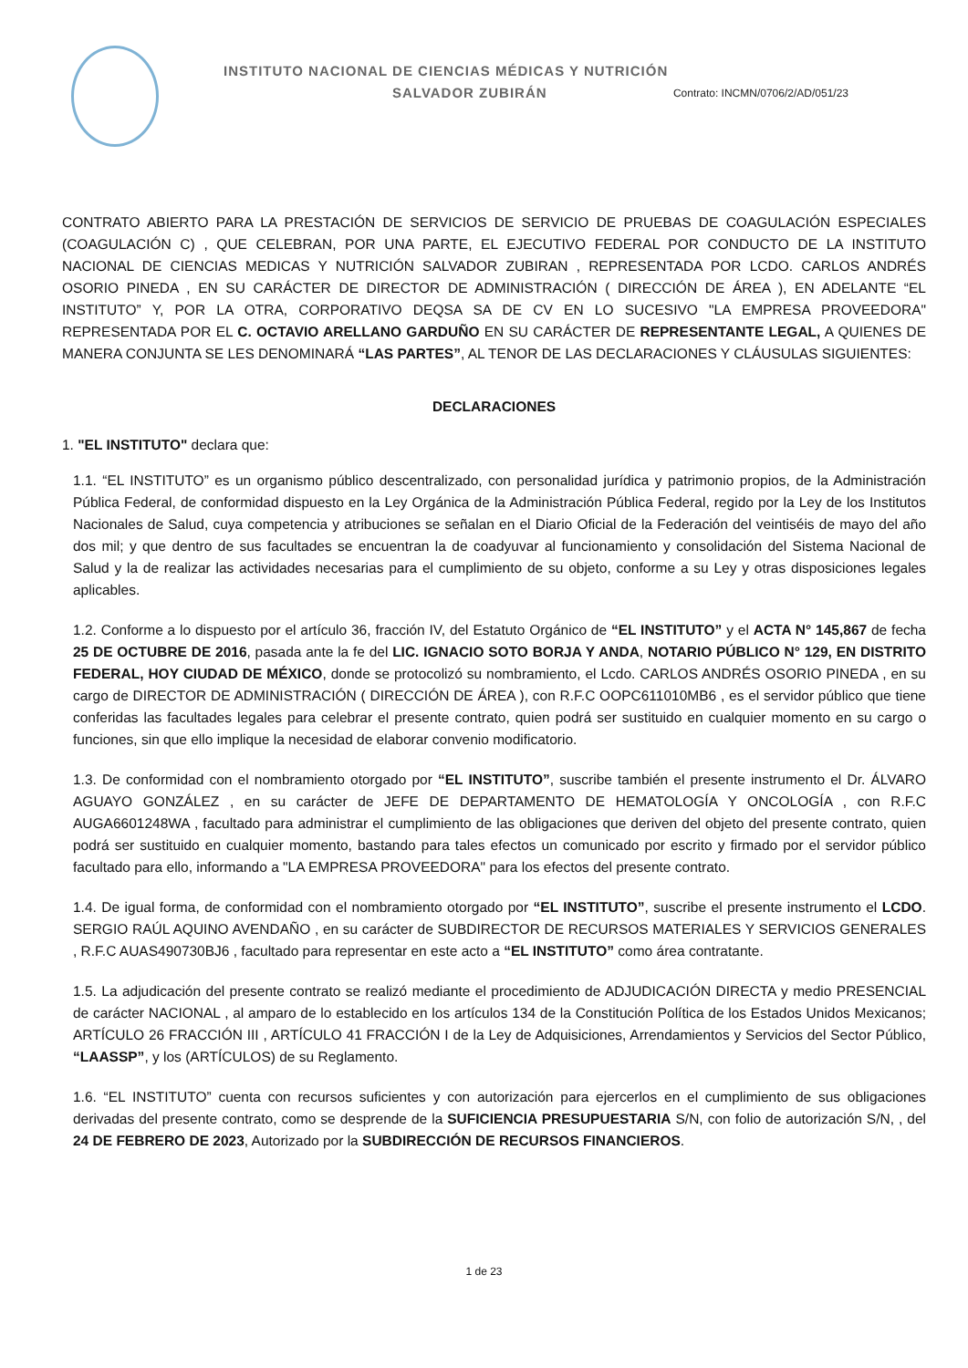INSTITUTO NACIONAL DE CIENCIAS MÉDICAS Y NUTRICIÓN
SALVADOR ZUBIRÁN Contrato: INCMN/0706/2/AD/051/23
CONTRATO ABIERTO PARA LA PRESTACIÓN DE SERVICIOS DE SERVICIO DE PRUEBAS DE COAGULACIÓN ESPECIALES (COAGULACIÓN C) , QUE CELEBRAN, POR UNA PARTE, EL EJECUTIVO FEDERAL POR CONDUCTO DE LA INSTITUTO NACIONAL DE CIENCIAS MEDICAS Y NUTRICIÓN SALVADOR ZUBIRAN , REPRESENTADA POR LCDO. CARLOS ANDRÉS OSORIO PINEDA , EN SU CARÁCTER DE DIRECTOR DE ADMINISTRACIÓN ( DIRECCIÓN DE ÁREA ), EN ADELANTE “EL INSTITUTO” Y, POR LA OTRA, CORPORATIVO DEQSA SA DE CV EN LO SUCESIVO "LA EMPRESA PROVEEDORA" REPRESENTADA POR EL C. OCTAVIO ARELLANO GARDUÑO EN SU CARÁCTER DE REPRESENTANTE LEGAL, A QUIENES DE MANERA CONJUNTA SE LES DENOMINARÁ “LAS PARTES”, AL TENOR DE LAS DECLARACIONES Y CLÁUSULAS SIGUIENTES:
DECLARACIONES
1. "EL INSTITUTO" declara que:
1.1. “EL INSTITUTO” es un organismo público descentralizado, con personalidad jurídica y patrimonio propios, de la Administración Pública Federal, de conformidad dispuesto en la Ley Orgánica de la Administración Pública Federal, regido por la Ley de los Institutos Nacionales de Salud, cuya competencia y atribuciones se señalan en el Diario Oficial de la Federación del veintiséis de mayo del año dos mil; y que dentro de sus facultades se encuentran la de coadyuvar al funcionamiento y consolidación del Sistema Nacional de Salud y la de realizar las actividades necesarias para el cumplimiento de su objeto, conforme a su Ley y otras disposiciones legales aplicables.
1.2. Conforme a lo dispuesto por el artículo 36, fracción IV, del Estatuto Orgánico de “EL INSTITUTO” y el ACTA N° 145,867 de fecha 25 DE OCTUBRE DE 2016, pasada ante la fe del LIC. IGNACIO SOTO BORJA Y ANDA, NOTARIO PÚBLICO N° 129, EN DISTRITO FEDERAL, HOY CIUDAD DE MÉXICO, donde se protocolizó su nombramiento, el Lcdo. CARLOS ANDRÉS OSORIO PINEDA , en su cargo de DIRECTOR DE ADMINISTRACIÓN ( DIRECCIÓN DE ÁREA ), con R.F.C OOPC611010MB6 , es el servidor público que tiene conferidas las facultades legales para celebrar el presente contrato, quien podrá ser sustituido en cualquier momento en su cargo o funciones, sin que ello implique la necesidad de elaborar convenio modificatorio.
1.3. De conformidad con el nombramiento otorgado por “EL INSTITUTO”, suscribe también el presente instrumento el Dr. ÁLVARO AGUAYO GONZÁLEZ , en su carácter de JEFE DE DEPARTAMENTO DE HEMATOLOGÍA Y ONCOLOGÍA , con R.F.C AUGA6601248WA , facultado para administrar el cumplimiento de las obligaciones que deriven del objeto del presente contrato, quien podrá ser sustituido en cualquier momento, bastando para tales efectos un comunicado por escrito y firmado por el servidor público facultado para ello, informando a "LA EMPRESA PROVEEDORA" para los efectos del presente contrato.
1.4. De igual forma, de conformidad con el nombramiento otorgado por “EL INSTITUTO”, suscribe el presente instrumento el LCDO. SERGIO RAÚL AQUINO AVENDAÑO , en su carácter de SUBDIRECTOR DE RECURSOS MATERIALES Y SERVICIOS GENERALES , R.F.C AUAS490730BJ6 , facultado para representar en este acto a “EL INSTITUTO” como área contratante.
1.5. La adjudicación del presente contrato se realizó mediante el procedimiento de ADJUDICACIÓN DIRECTA y medio PRESENCIAL de carácter NACIONAL , al amparo de lo establecido en los artículos 134 de la Constitución Política de los Estados Unidos Mexicanos; ARTÍCULO 26 FRACCIÓN III , ARTÍCULO 41 FRACCIÓN I de la Ley de Adquisiciones, Arrendamientos y Servicios del Sector Público, “LAASSP”, y los (ARTÍCULOS) de su Reglamento.
1.6. “EL INSTITUTO” cuenta con recursos suficientes y con autorización para ejercerlos en el cumplimiento de sus obligaciones derivadas del presente contrato, como se desprende de la SUFICIENCIA PRESUPUESTARIA S/N, con folio de autorización S/N, , del 24 DE FEBRERO DE 2023, Autorizado por la SUBDIRECCIÓN DE RECURSOS FINANCIEROS.
1 de 23